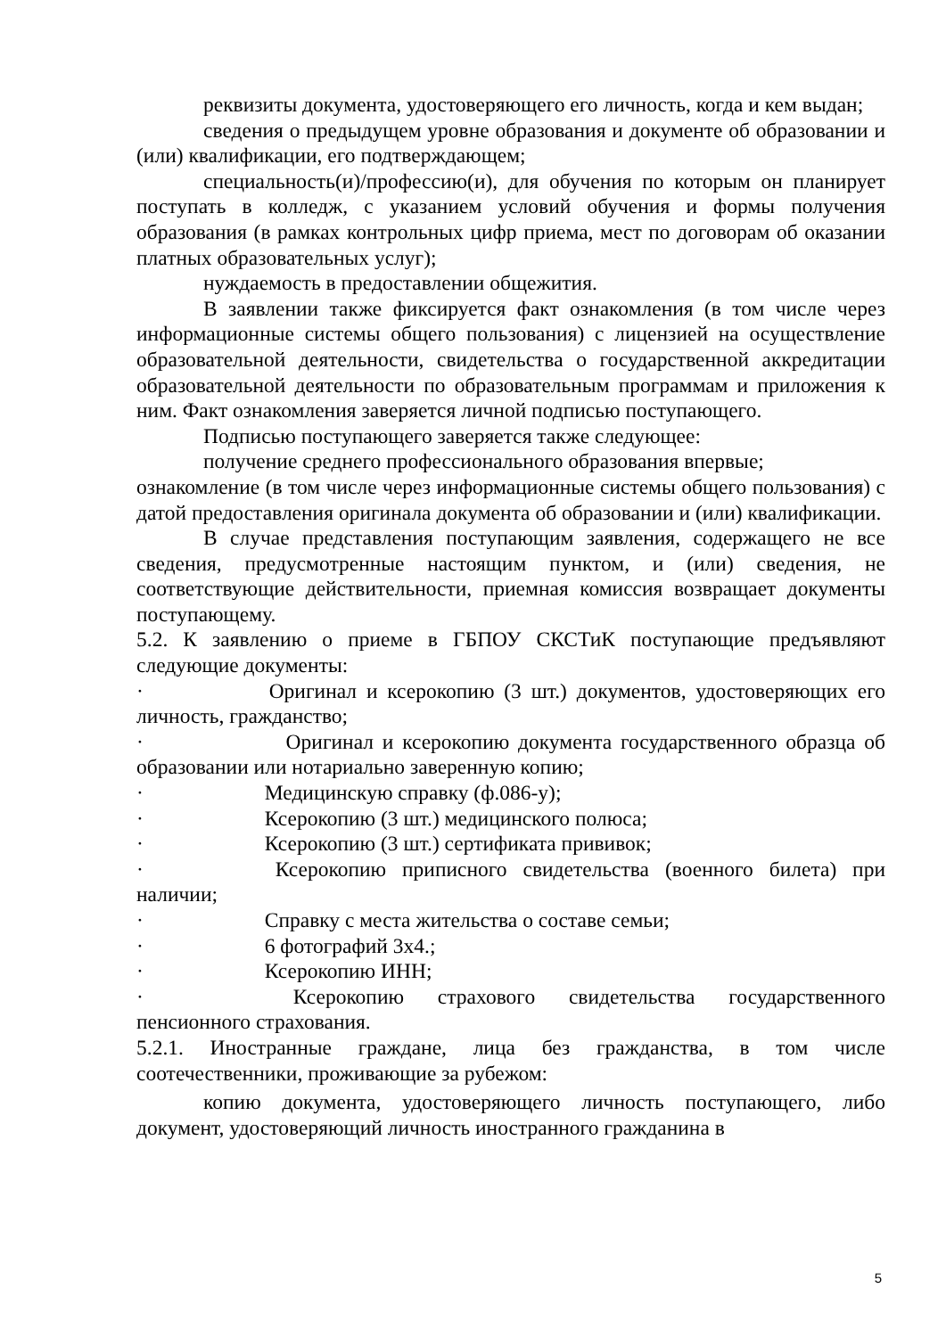реквизиты документа, удостоверяющего его личность, когда и кем выдан;
сведения о предыдущем уровне образования и документе об образовании и (или) квалификации, его подтверждающем;
специальность(и)/профессию(и), для обучения по которым он планирует поступать в колледж, с указанием условий обучения и формы получения образования (в рамках контрольных цифр приема, мест по договорам об оказании платных образовательных услуг);
нуждаемость в предоставлении общежития.
В заявлении также фиксируется факт ознакомления (в том числе через информационные системы общего пользования) с лицензией на осуществление образовательной деятельности, свидетельства о государственной аккредитации образовательной деятельности по образовательным программам и приложения к ним. Факт ознакомления заверяется личной подписью поступающего.
Подписью поступающего заверяется также следующее:
получение среднего профессионального образования впервые;
ознакомление (в том числе через информационные системы общего пользования) с датой предоставления оригинала документа об образовании и (или) квалификации.
В случае представления поступающим заявления, содержащего не все сведения, предусмотренные настоящим пунктом, и (или) сведения, не соответствующие действительности, приемная комиссия возвращает документы поступающему.
5.2. К заявлению о приеме в ГБПОУ СКСТиК поступающие предъявляют следующие документы:
· Оригинал и ксерокопию (3 шт.) документов, удостоверяющих его личность, гражданство;
· Оригинал и ксерокопию документа государственного образца об образовании или нотариально заверенную копию;
· Медицинскую справку (ф.086-у);
· Ксерокопию (3 шт.) медицинского полюса;
· Ксерокопию (3 шт.) сертификата прививок;
· Ксерокопию приписного свидетельства (военного билета) при наличии;
· Справку с места жительства о составе семьи;
· 6 фотографий 3х4.;
· Ксерокопию ИНН;
· Ксерокопию страхового свидетельства государственного пенсионного страхования.
5.2.1. Иностранные граждане, лица без гражданства, в том числе соотечественники, проживающие за рубежом:
копию документа, удостоверяющего личность поступающего, либо документ, удостоверяющий личность иностранного гражданина в
5